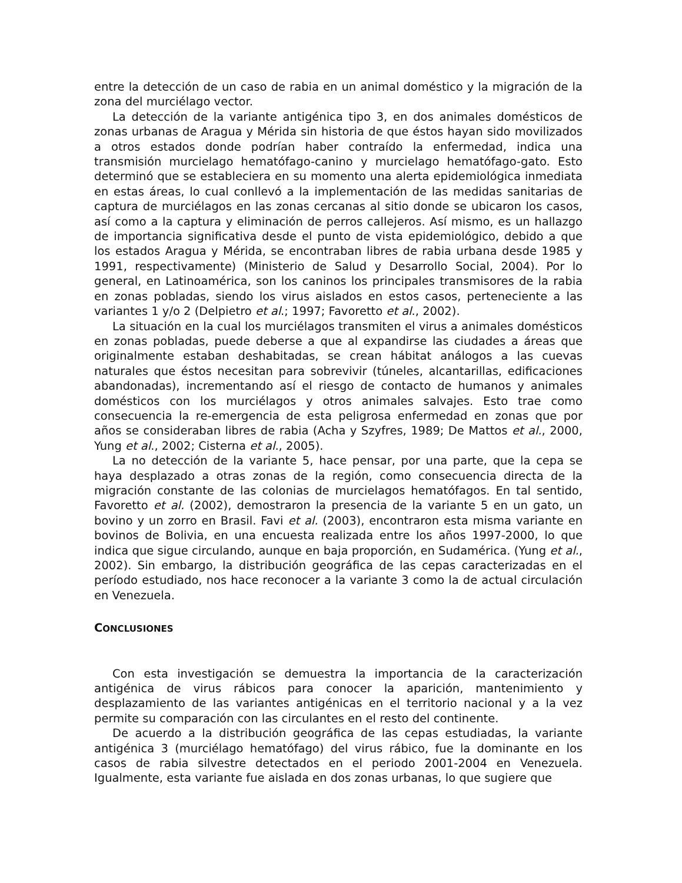entre la detección de un caso de rabia en un animal doméstico y la migración de la zona del murciélago vector.
La detección de la variante antigénica tipo 3, en dos animales domésticos de zonas urbanas de Aragua y Mérida sin historia de que éstos hayan sido movilizados a otros estados donde podrían haber contraído la enfermedad, indica una transmisión murcielago hematófago-canino y murcielago hematófago-gato. Esto determinó que se estableciera en su momento una alerta epidemiológica inmediata en estas áreas, lo cual conllevó a la implementación de las medidas sanitarias de captura de murciélagos en las zonas cercanas al sitio donde se ubicaron los casos, así como a la captura y eliminación de perros callejeros. Así mismo, es un hallazgo de importancia significativa desde el punto de vista epidemiológico, debido a que los estados Aragua y Mérida, se encontraban libres de rabia urbana desde 1985 y 1991, respectivamente) (Ministerio de Salud y Desarrollo Social, 2004). Por lo general, en Latinoamérica, son los caninos los principales transmisores de la rabia en zonas pobladas, siendo los virus aislados en estos casos, perteneciente a las variantes 1 y/o 2 (Delpietro et al.; 1997; Favoretto et al., 2002).
La situación en la cual los murciélagos transmiten el virus a animales domésticos en zonas pobladas, puede deberse a que al expandirse las ciudades a áreas que originalmente estaban deshabitadas, se crean hábitat análogos a las cuevas naturales que éstos necesitan para sobrevivir (túneles, alcantarillas, edificaciones abandonadas), incrementando así el riesgo de contacto de humanos y animales domésticos con los murciélagos y otros animales salvajes. Esto trae como consecuencia la re-emergencia de esta peligrosa enfermedad en zonas que por años se consideraban libres de rabia (Acha y Szyfres, 1989; De Mattos et al., 2000, Yung et al., 2002; Cisterna et al., 2005).
La no detección de la variante 5, hace pensar, por una parte, que la cepa se haya desplazado a otras zonas de la región, como consecuencia directa de la migración constante de las colonias de murcielagos hematófagos. En tal sentido, Favoretto et al. (2002), demostraron la presencia de la variante 5 en un gato, un bovino y un zorro en Brasil. Favi et al. (2003), encontraron esta misma variante en bovinos de Bolivia, en una encuesta realizada entre los años 1997-2000, lo que indica que sigue circulando, aunque en baja proporción, en Sudamérica. (Yung et al., 2002). Sin embargo, la distribución geográfica de las cepas caracterizadas en el período estudiado, nos hace reconocer a la variante 3 como la de actual circulación en Venezuela.
CONCLUSIONES
Con esta investigación se demuestra la importancia de la caracterización antigénica de virus rábicos para conocer la aparición, mantenimiento y desplazamiento de las variantes antigénicas en el territorio nacional y a la vez permite su comparación con las circulantes en el resto del continente.
De acuerdo a la distribución geográfica de las cepas estudiadas, la variante antigénica 3 (murciélago hematófago) del virus rábico, fue la dominante en los casos de rabia silvestre detectados en el periodo 2001-2004 en Venezuela. Igualmente, esta variante fue aislada en dos zonas urbanas, lo que sugiere que